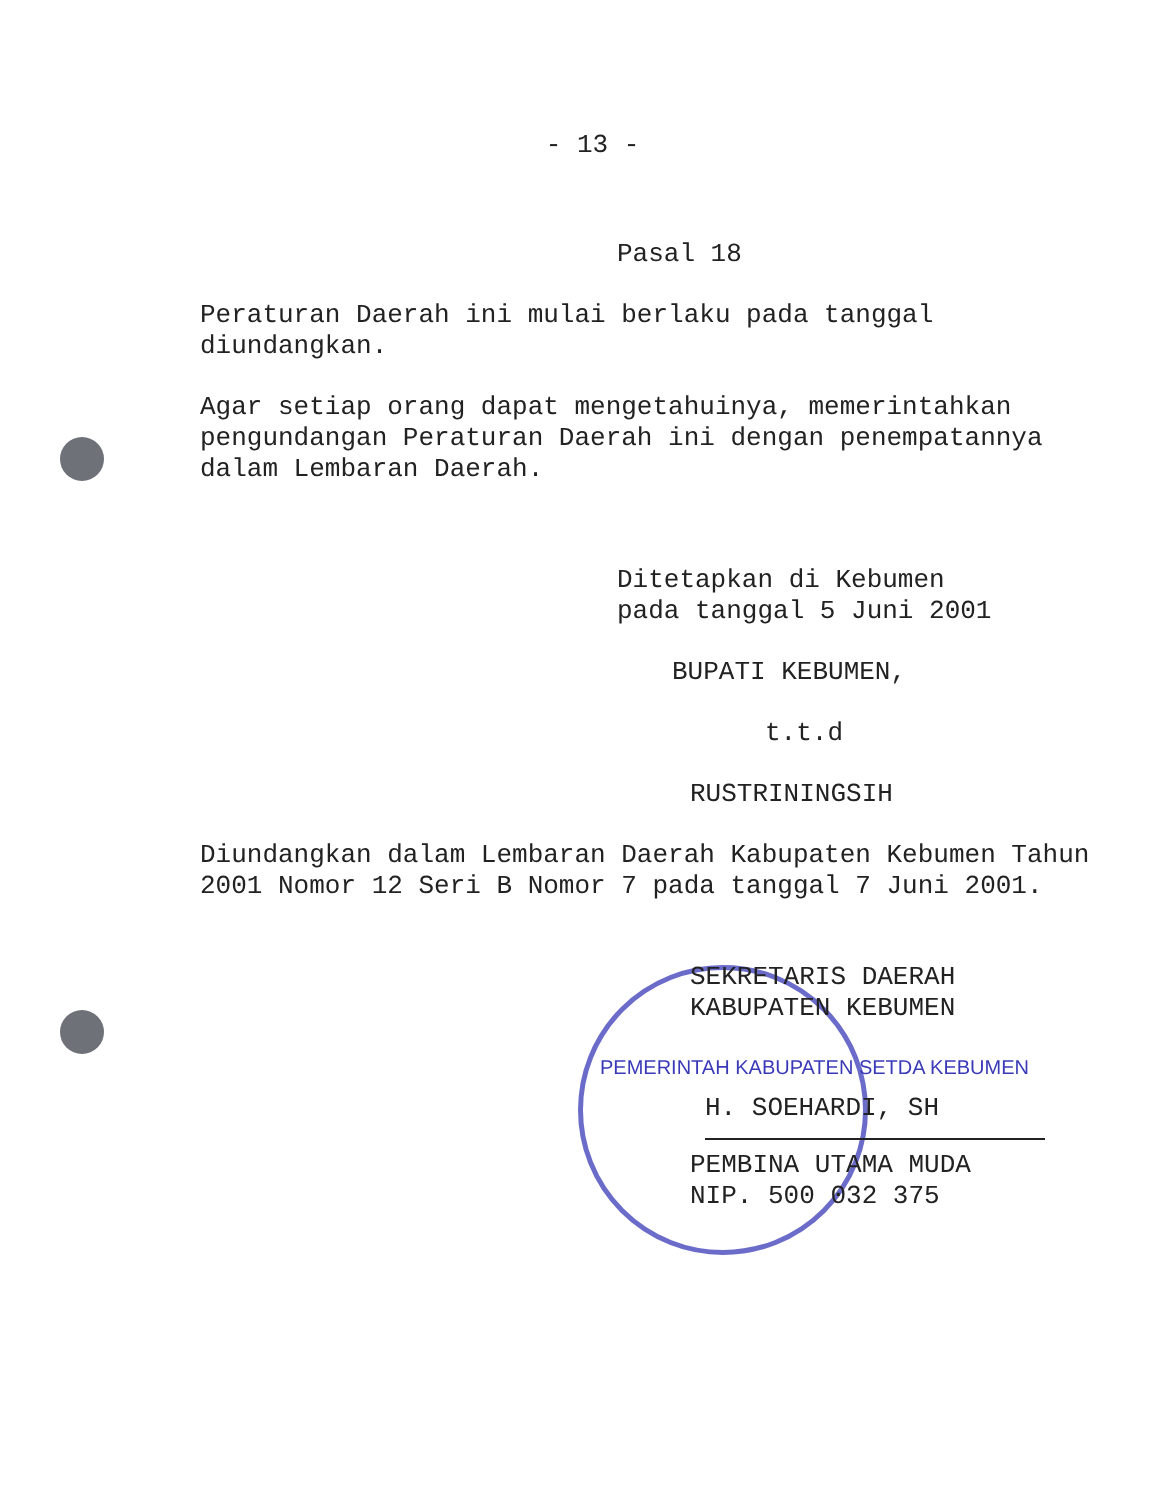- 13 -
Pasal 18
Peraturan Daerah ini mulai berlaku pada tanggal diundangkan.
Agar setiap orang dapat mengetahuinya, memerintahkan pengundangan Peraturan Daerah ini dengan penempatannya dalam Lembaran Daerah.
Ditetapkan di Kebumen
pada tanggal 5 Juni 2001
BUPATI KEBUMEN,
t.t.d
RUSTRININGSIH
Diundangkan dalam Lembaran Daerah Kabupaten Kebumen Tahun 2001 Nomor 12 Seri B Nomor 7 pada tanggal 7 Juni 2001.
SEKRETARIS DAERAH
KABUPATEN KEBUMEN
PEMERINTAH KABUPATEN SETDA KEBUMEN
H. SOEHARDI, SH
PEMBINA UTAMA MUDA
NIP. 500 032 375